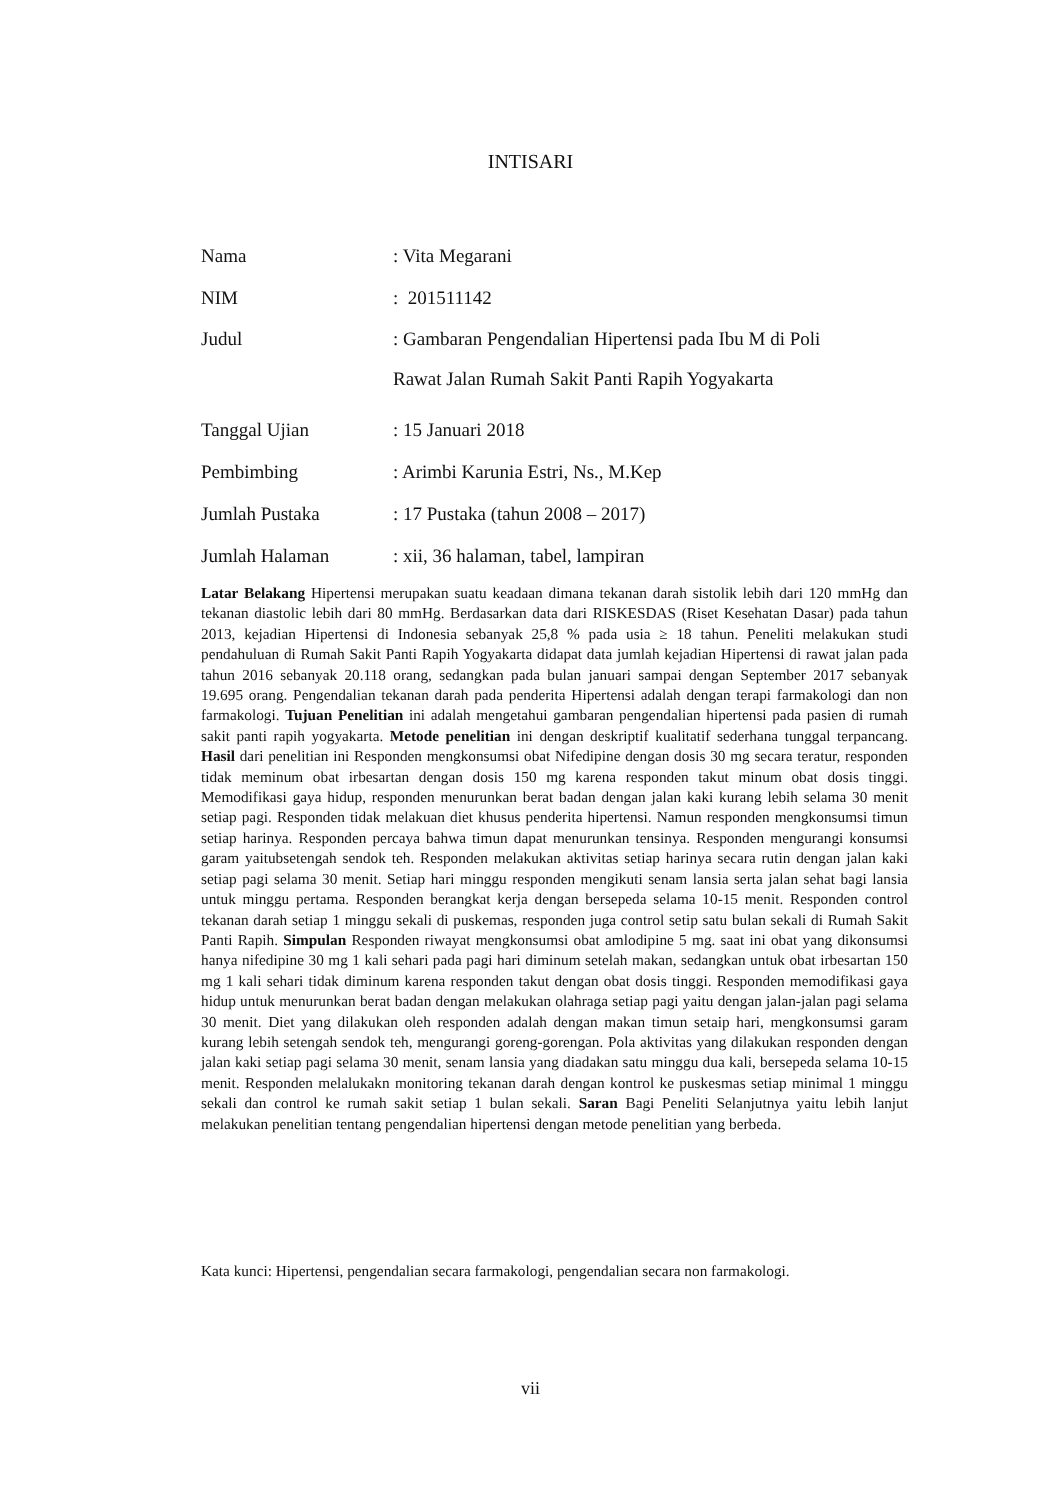INTISARI
Nama: Vita Megarani
NIM: 201511142
Judul: Gambaran Pengendalian Hipertensi pada Ibu M di Poli
Rawat Jalan Rumah Sakit Panti Rapih Yogyakarta
Tanggal Ujian: 15 Januari 2018
Pembimbing: Arimbi Karunia Estri, Ns., M.Kep
Jumlah Pustaka: 17 Pustaka (tahun 2008 – 2017)
Jumlah Halaman: xii, 36 halaman, tabel, lampiran
Latar Belakang Hipertensi merupakan suatu keadaan dimana tekanan darah sistolik lebih dari 120 mmHg dan tekanan diastolic lebih dari 80 mmHg. Berdasarkan data dari RISKESDAS (Riset Kesehatan Dasar) pada tahun 2013, kejadian Hipertensi di Indonesia sebanyak 25,8 % pada usia ≥ 18 tahun. Peneliti melakukan studi pendahuluan di Rumah Sakit Panti Rapih Yogyakarta didapat data jumlah kejadian Hipertensi di rawat jalan pada tahun 2016 sebanyak 20.118 orang, sedangkan pada bulan januari sampai dengan September 2017 sebanyak 19.695 orang. Pengendalian tekanan darah pada penderita Hipertensi adalah dengan terapi farmakologi dan non farmakologi. Tujuan Penelitian ini adalah mengetahui gambaran pengendalian hipertensi pada pasien di rumah sakit panti rapih yogyakarta. Metode penelitian ini dengan deskriptif kualitatif sederhana tunggal terpancang. Hasil dari penelitian ini Responden mengkonsumsi obat Nifedipine dengan dosis 30 mg secara teratur, responden tidak meminum obat irbesartan dengan dosis 150 mg karena responden takut minum obat dosis tinggi. Memodifikasi gaya hidup, responden menurunkan berat badan dengan jalan kaki kurang lebih selama 30 menit setiap pagi. Responden tidak melakuan diet khusus penderita hipertensi. Namun responden mengkonsumsi timun setiap harinya. Responden percaya bahwa timun dapat menurunkan tensinya. Responden mengurangi konsumsi garam yaitubsetengah sendok teh. Responden melakukan aktivitas setiap harinya secara rutin dengan jalan kaki setiap pagi selama 30 menit. Setiap hari minggu responden mengikuti senam lansia serta jalan sehat bagi lansia untuk minggu pertama. Responden berangkat kerja dengan bersepeda selama 10-15 menit. Responden control tekanan darah setiap 1 minggu sekali di puskemas, responden juga control setip satu bulan sekali di Rumah Sakit Panti Rapih. Simpulan Responden riwayat mengkonsumsi obat amlodipine 5 mg. saat ini obat yang dikonsumsi hanya nifedipine 30 mg 1 kali sehari pada pagi hari diminum setelah makan, sedangkan untuk obat irbesartan 150 mg 1 kali sehari tidak diminum karena responden takut dengan obat dosis tinggi. Responden memodifikasi gaya hidup untuk menurunkan berat badan dengan melakukan olahraga setiap pagi yaitu dengan jalan-jalan pagi selama 30 menit. Diet yang dilakukan oleh responden adalah dengan makan timun setaip hari, mengkonsumsi garam kurang lebih setengah sendok teh, mengurangi goreng-gorengan. Pola aktivitas yang dilakukan responden dengan jalan kaki setiap pagi selama 30 menit, senam lansia yang diadakan satu minggu dua kali, bersepeda selama 10-15 menit. Responden melalukakn monitoring tekanan darah dengan kontrol ke puskesmas setiap minimal 1 minggu sekali dan control ke rumah sakit setiap 1 bulan sekali. Saran Bagi Peneliti Selanjutnya yaitu lebih lanjut melakukan penelitian tentang pengendalian hipertensi dengan metode penelitian yang berbeda.
Kata kunci: Hipertensi, pengendalian secara farmakologi, pengendalian secara non farmakologi.
vii